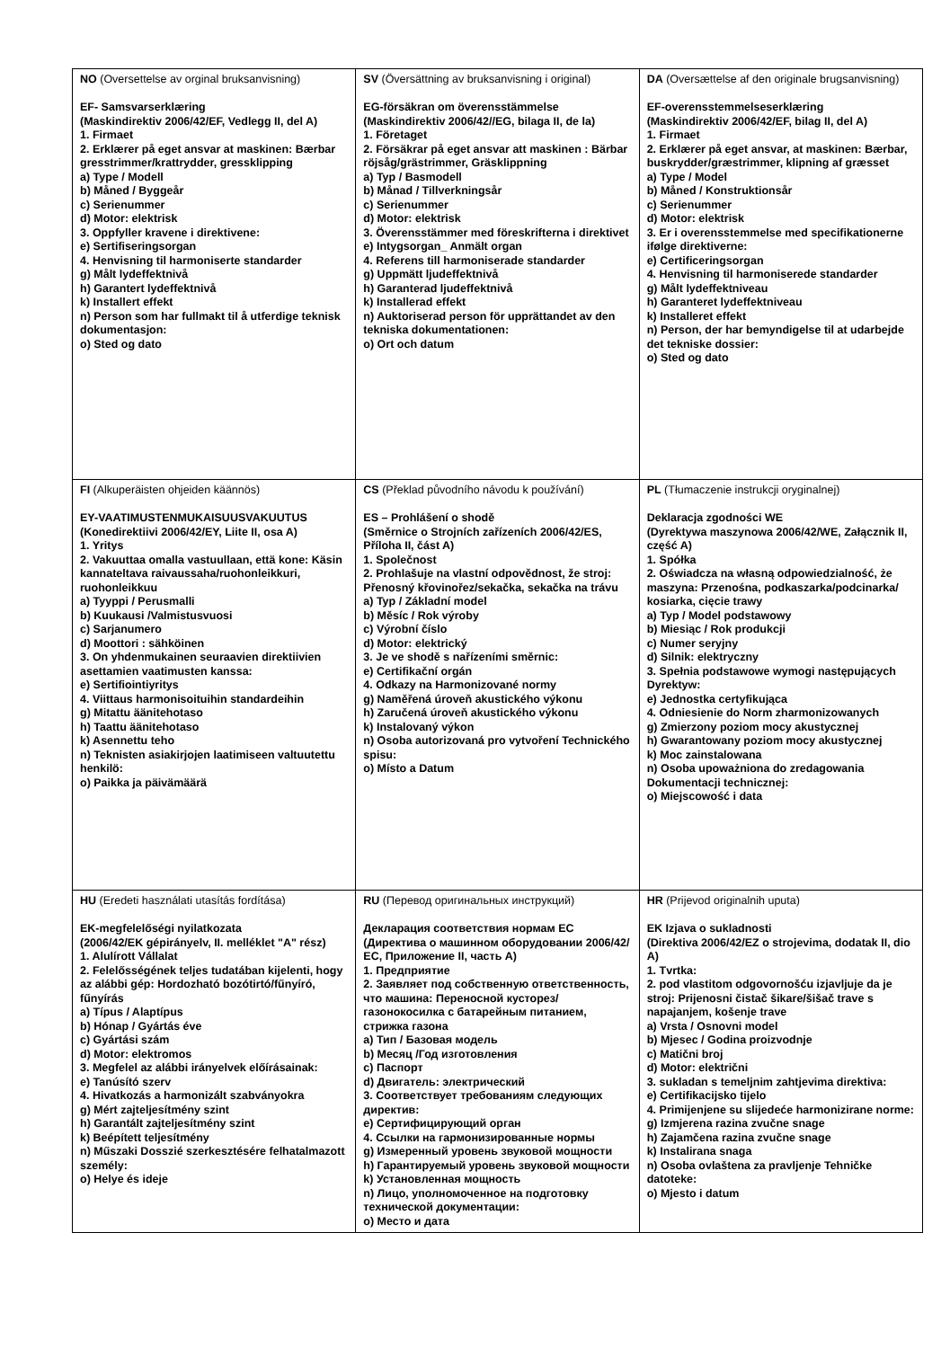| NO (Oversettelse av orginal bruksanvisning) EF- Samsvarserklæring (Maskindirektiv 2006/42/EF, Vedlegg II, del A) 1. Firmaet 2. Erklærer på eget ansvar at maskinen: Bærbar gresstrimmer/krattrydder, gressklipping a) Type / Modell b) Måned / Byggeår c) Serienummer d) Motor: elektrisk 3. Oppfyller kravene i direktivene: e) Sertifiseringsorgan 4. Henvisning til harmoniserte standarder g) Målt lydeffektnivå h) Garantert lydeffektnivå k) Installert effekt n) Person som har fullmakt til å utferdige teknisk dokumentasjon: o) Sted og dato | SV (Översättning av bruksanvisning i original) EG-försäkran om överensstämmelse (Maskindirektiv 2006/42//EG, bilaga II, de la) 1. Företaget 2. Försäkrar på eget ansvar att maskinen : Bärbar röjsåg/grästrimmer, Gräsklippning a) Typ / Basmodell b) Månad / Tillverkningsår c) Serienummer d) Motor: elektrisk 3. Överensstämmer med föreskrifterna i direktivet e) Intygsorgan_ Anmält organ 4. Referens till harmoniserade standarder g) Uppmätt ljudeffektnivå h) Garanterad ljudeffektnivå k) Installerad effekt n) Auktoriserad person för upprättandet av den tekniska dokumentationen: o) Ort och datum | DA (Oversættelse af den originale brugsanvisning) EF-overensstemmelseserklæring (Maskindirektiv 2006/42/EF, bilag II, del A) 1. Firmaet 2. Erklærer på eget ansvar, at maskinen: Bærbar, buskrydder/græstrimmer, klipning af græsset a) Type / Model b) Måned / Konstruktionsår c) Serienummer d) Motor: elektrisk 3. Er i overensstemmelse med specifikationerne ifølge direktiverne: e) Certificeringsorgan 4. Henvisning til harmoniserede standarder g) Målt lydeffektniveau h) Garanteret lydeffektniveau k) Installeret effekt n) Person, der har bemyndigelse til at udarbejde det tekniske dossier: o) Sted og dato |
| FI (Alkuperäisten ohjeiden käännös) EY-VAATIMUSTENMUKAISUUSVAKUUTUS (Konedirektiivi 2006/42/EY, Liite II, osa A) 1. Yritys 2. Vakuuttaa omalla vastuullaan, että kone: Käsin kannateltava raivaussaha/ruohonleikkuri, ruohonleikkuu a) Tyyppi / Perusmalli b) Kuukausi /Valmistusvuosi c) Sarjanumero d) Moottori : sähköinen 3. On yhdenmukainen seuraavien direktiivien asettamien vaatimusten kanssa: e) Sertifiointiyritys 4. Viittaus harmonisoituihin standardeihin g) Mitattu äänitehotaso h) Taattu äänitehotaso k) Asennettu teho n) Teknisten asiakirjojen laatimiseen valtuutettu henkilö: o) Paikka ja päivämäärä | CS (Překlad původního návodu k používání) ES – Prohlášení o shodě (Směrnice o Strojních zařízeních 2006/42/ES, Příloha II, část A) 1. Společnost 2. Prohlašuje na vlastní odpovědnost, že stroj: Přenosný křovinořez/sekačka, sekačka na trávu a) Typ / Základní model b) Měsíc / Rok výroby c) Výrobní číslo d) Motor: elektrický 3. Je ve shodě s nařízeními směrnic: e) Certifikační orgán 4. Odkazy na Harmonizované normy g) Naměřená úroveň akustického výkonu h) Zaručená úroveň akustického výkonu k) Instalovaný výkon n) Osoba autorizovaná pro vytvoření Technického spisu: o) Místo a Datum | PL (Tłumaczenie instrukcji oryginalnej) Deklaracja zgodności WE (Dyrektywa maszynowa 2006/42/WE, Załącznik II, część A) 1. Spółka 2. Oświadcza na własną odpowiedzialność, że maszyna: Przenośna, podkaszarka/podcinarka/ kosiarka, cięcie trawy a) Typ / Model podstawowy b) Miesiąc / Rok produkcji c) Numer seryjny d) Silnik: elektryczny 3. Spełnia podstawowe wymogi następujących Dyrektyw: e) Jednostka certyfikująca 4. Odniesienie do Norm zharmonizowanych g) Zmierzony poziom mocy akustycznej h) Gwarantowany poziom mocy akustycznej k) Moc zainstalowana n) Osoba upoważniona do zredagowania Dokumentacji technicznej: o) Miejscowość i data |
| HU (Eredeti használati utasítás fordítása) EK-megfelelőségi nyilatkozata (2006/42/EK gépirányelv, II. melléklet "A" rész) 1. Alulírott Vállalat 2. Felelősségének teljes tudatában kijelenti, hogy az alábbi gép: Hordozható bozótirtó/fűnyíró, fűnyírás a) Típus / Alaptípus b) Hónap / Gyártás éve c) Gyártási szám d) Motor: elektromos 3. Megfelel az alábbi irányelvek előírásainak: e) Tanúsító szerv 4. Hivatkozás a harmonizált szabványokra g) Mért zajteljesítmény szint h) Garantált zajteljesítmény szint k) Beépített teljesítmény n) Műszaki Dosszié szerkesztésére felhatalmazott személy: o) Helye és ideje | RU (Перевод оригинальных инструкций) Декларация соответствия нормам ЕС (Директива о машинном оборудовании 2006/42/ЕС, Приложение II, часть A) 1. Предприятие 2. Заявляет под собственную ответственность, что машина: Переносной кусторез/газонокосилка с батарейным питанием, стрижка газона a) Тип / Базовая модель b) Месяц /Год изготовления c) Паспорт d) Двигатель: электрический 3. Соответствует требованиям следующих директив: e) Сертифицирующий орган 4. Ссылки на гармонизированные нормы g) Измеренный уровень звуковой мощности h) Гарантируемый уровень звуковой мощности k) Установленная мощность n) Лицо, уполномоченное на подготовку технической документации: o) Место и дата | HR (Prijevod originalnih uputa) EK Izjava o sukladnosti (Direktiva 2006/42/EZ o strojevima, dodatak II, dio A) 1. Tvrtka: 2. pod vlastitom odgovornošću izjavljuje da je stroj: Prijenosni čistač šikare/šišač trave s napajanjem, košenje trave a) Vrsta / Osnovni model b) Mjesec / Godina proizvodnje c) Matični broj d) Motor: električni 3. sukladan s temeljnim zahtjevima direktiva: e) Certifikacijsko tijelo 4. Primijenjene su slijedeće harmonizirane norme: g) Izmjerena razina zvučne snage h) Zajamčena razina zvučne snage k) Instalirana snaga n) Osoba ovlaštena za pravljenje Tehničke datoteke: o) Mjesto i datum |